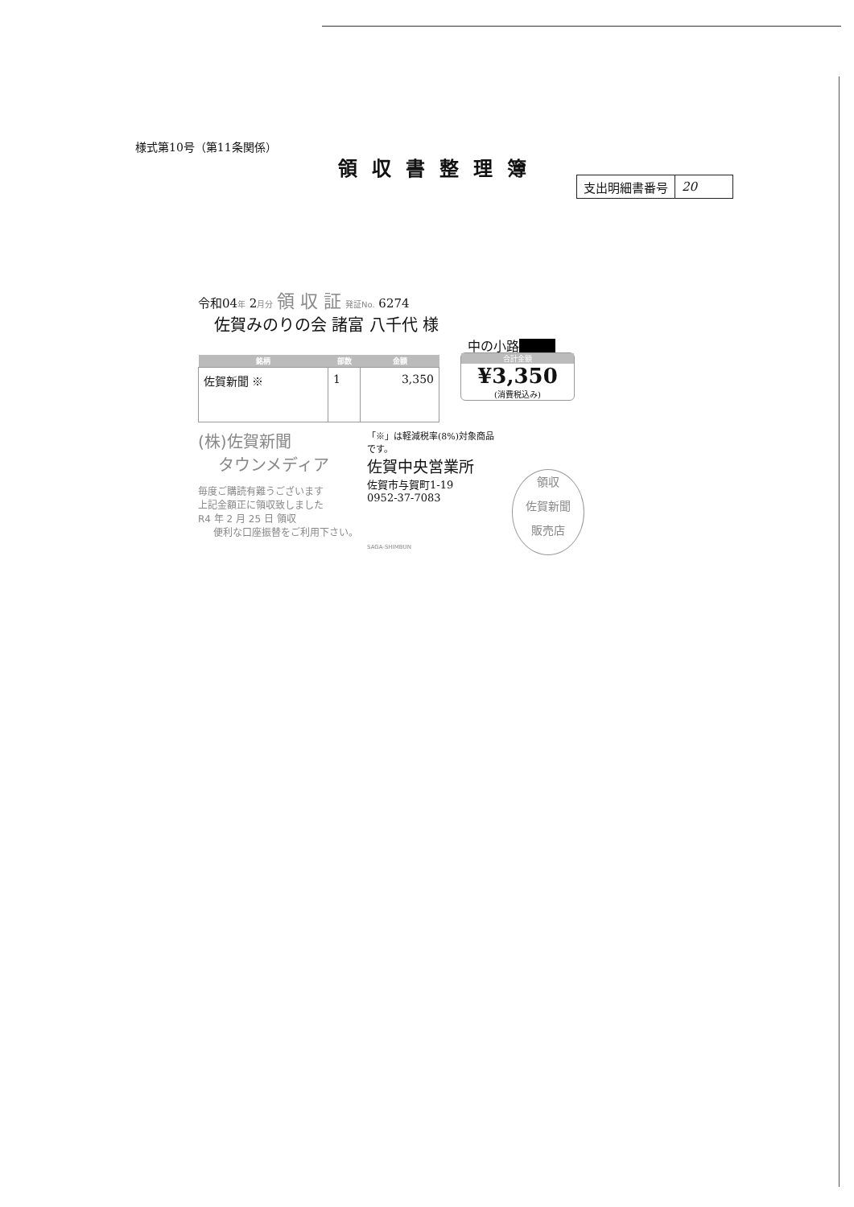様式第10号（第11条関係）
領収書整理簿
| 支出明細書番号 | 20 |
令和04年 2月分 領 収 証 発証No. 6274
佐賀みのりの会 諸富 八千代 様
中の小路■■■
| 銘柄 | 部数 | 金額 |
| --- | --- | --- |
| 佐賀新聞 ※ | 1 | 3,350 |
合計金額
¥3,350
(消費税込み)
(株)佐賀新聞
タウンメディア
毎度ご購読有難うございます
上記金額正に領収致しました
R4 年 2 月 25 日 領収
便利な口座振替をご利用下さい。
「※」は軽減税率(8%)対象商品です。
佐賀中央営業所
佐賀市与賀町1-19
0952-37-7083
SAGA-SHIMBUN
領収
佐賀新聞
販売店